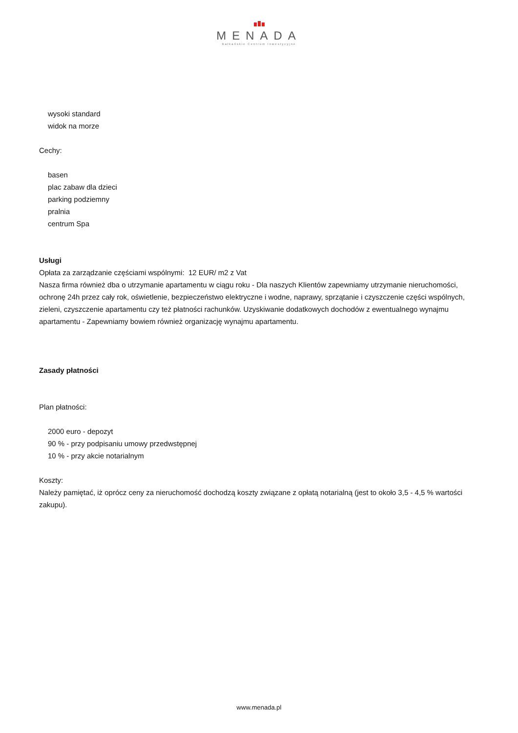MENADA
Bałkańskie Centrum Inwestycyjne
wysoki standard
widok na morze
Cechy:
basen
plac zabaw dla dzieci
parking podziemny
pralnia
centrum Spa
Usługi
Opłata za zarządzanie częściami wspólnymi: 12 EUR/ m2 z Vat
Nasza firma również dba o utrzymanie apartamentu w ciągu roku - Dla naszych Klientów zapewniamy utrzymanie nieruchomości, ochronę 24h przez cały rok, oświetlenie, bezpieczeństwo elektryczne i wodne, naprawy, sprzątanie i czyszczenie części wspólnych, zieleni, czyszczenie apartamentu czy też płatności rachunków. Uzyskiwanie dodatkowych dochodów z ewentualnego wynajmu apartamentu - Zapewniamy bowiem również organizację wynajmu apartamentu.
Zasady płatności
Plan płatności:
2000 euro - depozyt
90 % - przy podpisaniu umowy przedwstępnej
10 % - przy akcie notarialnym
Koszty:
Należy pamiętać, iż oprócz ceny za nieruchomość dochodzą koszty związane z opłatą notarialną (jest to około 3,5 - 4,5 % wartości zakupu).
www.menada.pl